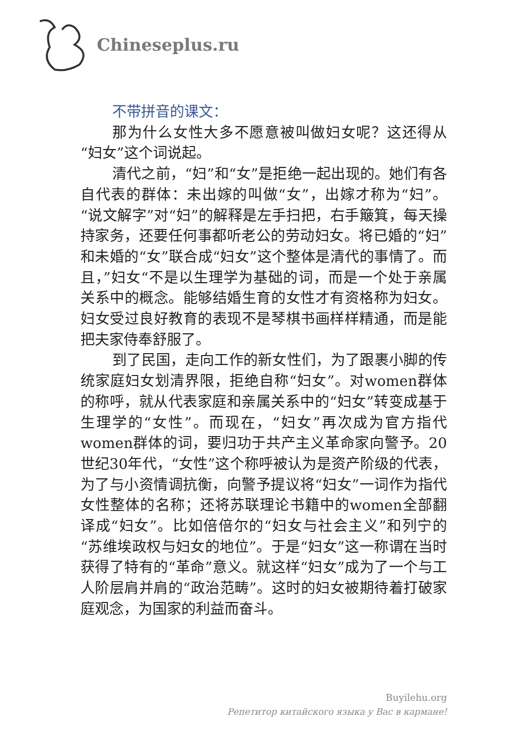Chineseplus.ru
不带拼音的课文：
那为什么女性大多不愿意被叫做妇女呢？这还得从“妇女”这个词说起。
清代之前，“妇”和“女”是拒绝一起出现的。她们有各自代表的群体：未出嫁的叫做“女”，出嫁才称为“妇”。“说文解字”对“妇”的解释是左手扫把，右手簸箕，每天操持家务，还要任何事都听老公的劳动妇女。将已婚的“妇”和未婚的“女”联合成“妇女”这个整体是清代的事情了。而且，”妇女“不是以生理学为基础的词，而是一个处于亲属关系中的概念。能够结婚生育的女性才有资格称为妇女。妇女受过良好教育的表现不是琴棋书画样样精通，而是能把夫家侍奉舒服了。
到了民国，走向工作的新女性们，为了跟裹小脚的传统家庭妇女划清界限，拒绝自称“妇女”。对women群体的称呼，就从代表家庭和亲属关系中的“妇女”转变成基于生理学的“女性”。而现在，“妇女”再次成为官方指代women群体的词，要归功于共产主义革命家向警予。20世纪30年代，“女性”这个称呼被认为是资产阶级的代表，为了与小资情调抗衡，向警予提议将“妇女”一词作为指代女性整体的名称；还将苏联理论书籍中的women全部翻译成“妇女”。比如倍倍尔的“妇女与社会主义”和列宁的“苏维埃政权与妇女的地位”。于是“妇女”这一称谓在当时获得了特有的“革命”意义。就这样“妇女”成为了一个与工人阶层肩并肩的“政治范畴”。这时的妇女被期待着打破家庭观念，为国家的利益而奋斗。
Buyilehu.org
Репетитор китайского языка у Вас в кармане!